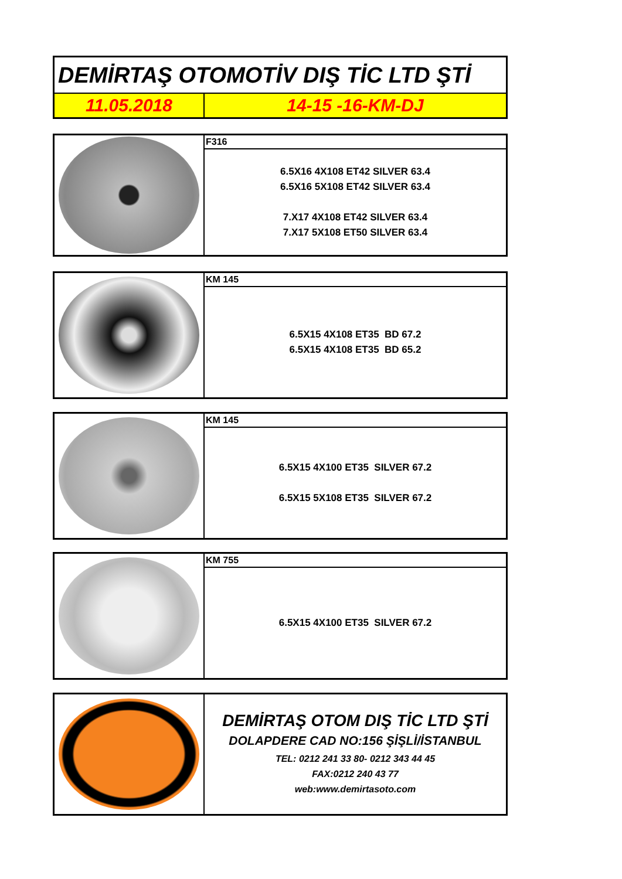| DEMİRTAŞ OTOMOTİV DIŞ TİC LTD ŞTİ | |
| 11.05.2018 | 14-15 -16-KM-DJ |
| | F316 |
| | 6.5X16 4X108 ET42 SILVER 63.4 6.5X16 5X108 ET42 SILVER 63.4 7.X17 4X108 ET42 SILVER 63.4 7.X17 5X108 ET50 SILVER 63.4 |
| | KM 145 |
| | 6.5X15 4X108 ET35 BD 67.2 6.5X15 4X108 ET35 BD 65.2 |
| | KM 145 |
| | 6.5X15 4X100 ET35 SILVER 67.2 6.5X15 5X108 ET35 SILVER 67.2 |
| | KM 755 |
| | 6.5X15 4X100 ET35 SILVER 67.2 |
| | DEMİRTAŞ OTOM DIŞ TİC LTD ŞTİ DOLAPDERE CAD NO:156 ŞİŞLİ/İSTANBUL TEL: 0212 241 33 80- 0212 343 44 45 FAX:0212 240 43 77 web:www.demirtasoto.com |